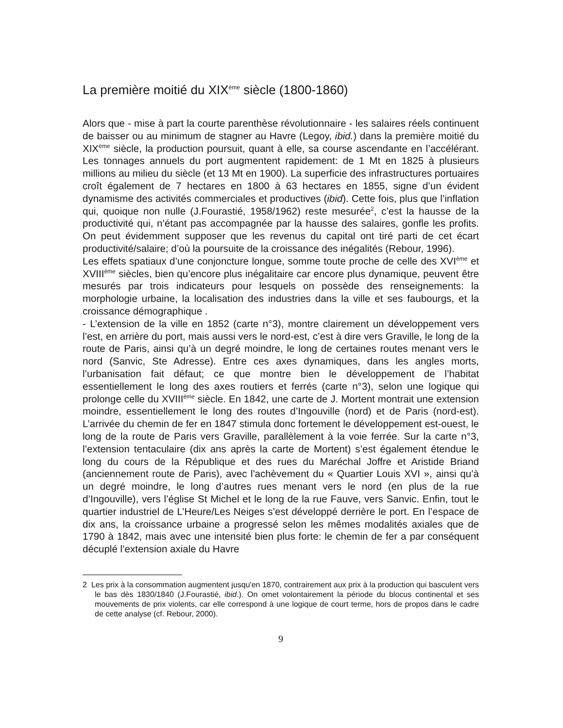La première moitié du XIX<sup>ème</sup> siècle (1800-1860)
Alors que - mise à part la courte parenthèse révolutionnaire - les salaires réels continuent de baisser ou au minimum de stagner au Havre (Legoy, ibid.) dans la première moitié du XIX<sup>ème</sup> siècle, la production poursuit, quant à elle, sa course ascendante en l’accélérant. Les tonnages annuels du port augmentent rapidement: de 1 Mt en 1825 à plusieurs millions au milieu du siècle (et 13 Mt en 1900). La superficie des infrastructures portuaires croît également de 7 hectares en 1800 à 63 hectares en 1855, signe d’un évident dynamisme des activités commerciales et productives (ibid). Cette fois, plus que l’inflation qui, quoique non nulle (J.Fourastié, 1958/1962) reste mesurée<sup>2</sup>, c’est la hausse de la productivité qui, n’étant pas accompagnée par la hausse des salaires, gonfle les profits. On peut évidemment supposer que les revenus du capital ont tiré parti de cet écart productivité/salaire; d’où la poursuite de la croissance des inégalités (Rebour, 1996).
Les effets spatiaux d’une conjoncture longue, somme toute proche de celle des XVI<sup>ème</sup> et XVIII<sup>ème</sup> siècles, bien qu’encore plus inégalitaire car encore plus dynamique, peuvent être mesurés par trois indicateurs pour lesquels on possède des renseignements: la morphologie urbaine, la localisation des industries dans la ville et ses faubourgs, et la croissance démographique .
- L’extension de la ville en 1852 (carte n°3), montre clairement un développement vers l’est, en arrière du port, mais aussi vers le nord-est, c’est à dire vers Graville, le long de la route de Paris, ainsi qu’à un degré moindre, le long de certaines routes menant vers le nord (Sanvic, Ste Adresse). Entre ces axes dynamiques, dans les angles morts, l’urbanisation fait défaut; ce que montre bien le développement de l’habitat essentiellement le long des axes routiers et ferrés (carte n°3), selon une logique qui prolonge celle du XVIII<sup>ème</sup> siècle. En 1842, une carte de J. Mortent montrait une extension moindre, essentiellement le long des routes d’Ingouville (nord) et de Paris (nord-est). L’arrivée du chemin de fer en 1847 stimula donc fortement le développement est-ouest, le long de la route de Paris vers Graville, parallèlement à la voie ferrée. Sur la carte n°3, l’extension tentaculaire (dix ans après la carte de Mortent) s’est également étendue le long du cours de la République et des rues du Maréchal Joffre et Aristide Briand (anciennement route de Paris), avec l'achèvement du « Quartier Louis XVI », ainsi qu’à un degré moindre, le long d’autres rues menant vers le nord (en plus de la rue d’Ingouville), vers l’église St Michel et le long de la rue Fauve, vers Sanvic. Enfin, tout le quartier industriel de L’Heure/Les Neiges s’est développé derrière le port. En l’espace de dix ans, la croissance urbaine a progressé selon les mêmes modalités axiales que de 1790 à 1842, mais avec une intensité bien plus forte: le chemin de fer a par conséquent décuplé l’extension axiale du Havre
2 Les prix à la consommation augmentent jusqu'en 1870, contrairement aux prix à la production qui basculent vers le bas dès 1830/1840 (J.Fourastié, ibid.). On omet volontairement la période du blocus continental et ses mouvements de prix violents, car elle correspond à une logique de court terme, hors de propos dans le cadre de cette analyse (cf. Rebour, 2000).
9